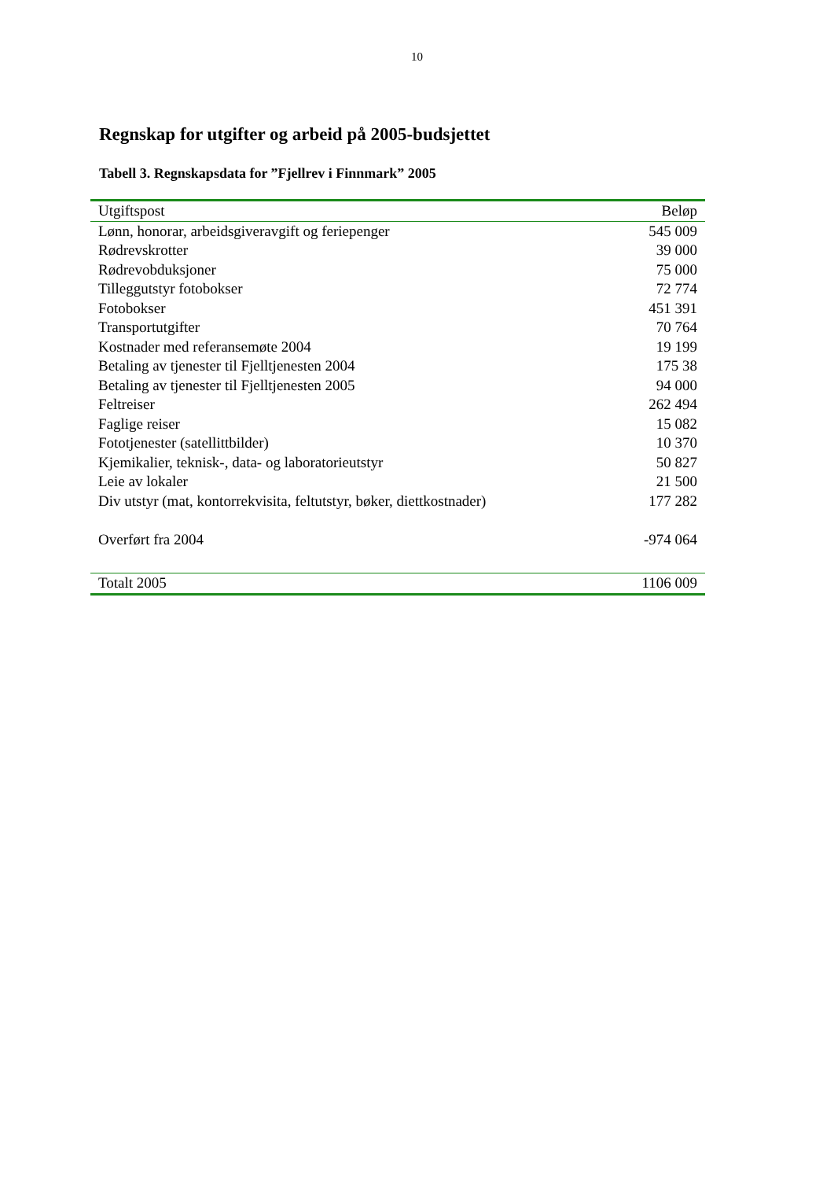10
Regnskap for utgifter og arbeid på 2005-budsjettet
Tabell 3. Regnskapsdata for ”Fjellrev i Finnmark” 2005
| Utgiftspost | Beløp |
| --- | --- |
| Lønn, honorar, arbeidsgiveravgift og feriepenger | 545 009 |
| Rødrevskrotter | 39 000 |
| Rødrevobduksjoner | 75 000 |
| Tilleggutstyr fotobokser | 72 774 |
| Fotobokser | 451 391 |
| Transportutgifter | 70 764 |
| Kostnader med referansemøte 2004 | 19 199 |
| Betaling av tjenester til Fjelltjenesten 2004 | 175 38 |
| Betaling av tjenester til Fjelltjenesten 2005 | 94 000 |
| Feltreiser | 262 494 |
| Faglige reiser | 15 082 |
| Fototjenester (satellittbilder) | 10 370 |
| Kjemikalier, teknisk-, data- og laboratorieutstyr | 50 827 |
| Leie av lokaler | 21 500 |
| Div utstyr (mat, kontorrekvisita, feltutstyr, bøker, diettkostnader) | 177 282 |
| Overført fra 2004 | -974 064 |
| Totalt 2005 | 1106 009 |